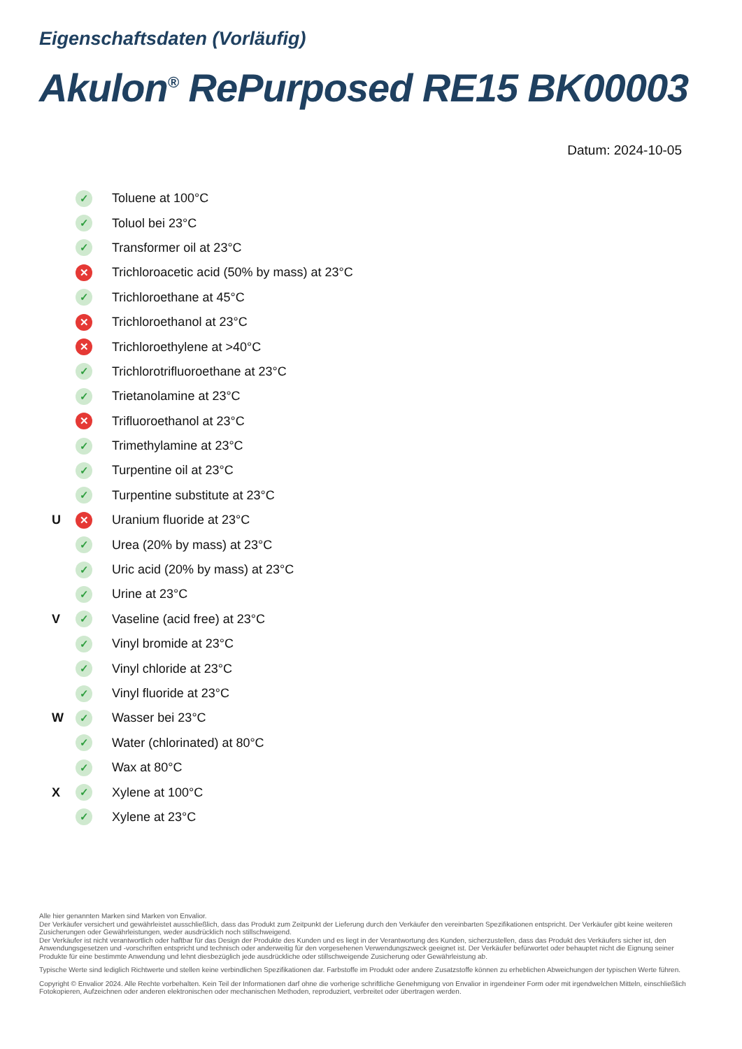Eigenschaftsdaten (Vorläufig)
Akulon<sup>®</sup> RePurposed RE15 BK00003
Datum: 2024-10-05
| | ✓ | Toluene at 100°C |
| | ✓ | Toluol bei 23°C |
| | ✓ | Transformer oil at 23°C |
| | ✕ | Trichloroacetic acid (50% by mass) at 23°C |
| | ✓ | Trichloroethane at 45°C |
| | ✕ | Trichloroethanol at 23°C |
| | ✕ | Trichloroethylene at >40°C |
| | ✓ | Trichlorotrifluoroethane at 23°C |
| | ✓ | Trietanolamine at 23°C |
| | ✕ | Trifluoroethanol at 23°C |
| | ✓ | Trimethylamine at 23°C |
| | ✓ | Turpentine oil at 23°C |
| | ✓ | Turpentine substitute at 23°C |
| U | ✕ | Uranium fluoride at 23°C |
| | ✓ | Urea (20% by mass) at 23°C |
| | ✓ | Uric acid (20% by mass) at 23°C |
| | ✓ | Urine at 23°C |
| V | ✓ | Vaseline (acid free) at 23°C |
| | ✓ | Vinyl bromide at 23°C |
| | ✓ | Vinyl chloride at 23°C |
| | ✓ | Vinyl fluoride at 23°C |
| W | ✓ | Wasser bei 23°C |
| | ✓ | Water (chlorinated) at 80°C |
| | ✓ | Wax at 80°C |
| X | ✓ | Xylene at 100°C |
| | ✓ | Xylene at 23°C |
Alle hier genannten Marken sind Marken von Envalior.
Der Verkäufer versichert und gewährleistet ausschließlich, dass das Produkt zum Zeitpunkt der Lieferung durch den Verkäufer den vereinbarten Spezifikationen entspricht. Der Verkäufer gibt keine weiteren Zusicherungen oder Gewährleistungen, weder ausdrücklich noch stillschweigend.
Der Verkäufer ist nicht verantwortlich oder haftbar für das Design der Produkte des Kunden und es liegt in der Verantwortung des Kunden, sicherzustellen, dass das Produkt des Verkäufers sicher ist, den Anwendungsgesetzen und -vorschriften entspricht und technisch oder anderweitig für den vorgesehenen Verwendungszweck geeignet ist. Der Verkäufer befürwortet oder behauptet nicht die Eignung seiner Produkte für eine bestimmte Anwendung und lehnt diesbezüglich jede ausdrückliche oder stillschweigende Zusicherung oder Gewährleistung ab.
Typische Werte sind lediglich Richtwerte und stellen keine verbindlichen Spezifikationen dar. Farbstoffe im Produkt oder andere Zusatzstoffe können zu erheblichen Abweichungen der typischen Werte führen.
Copyright © Envalior 2024. Alle Rechte vorbehalten. Kein Teil der Informationen darf ohne die vorherige schriftliche Genehmigung von Envalior in irgendeiner Form oder mit irgendwelchen Mitteln, einschließlich Fotokopieren, Aufzeichnen oder anderen elektronischen oder mechanischen Methoden, reproduziert, verbreitet oder übertragen werden.